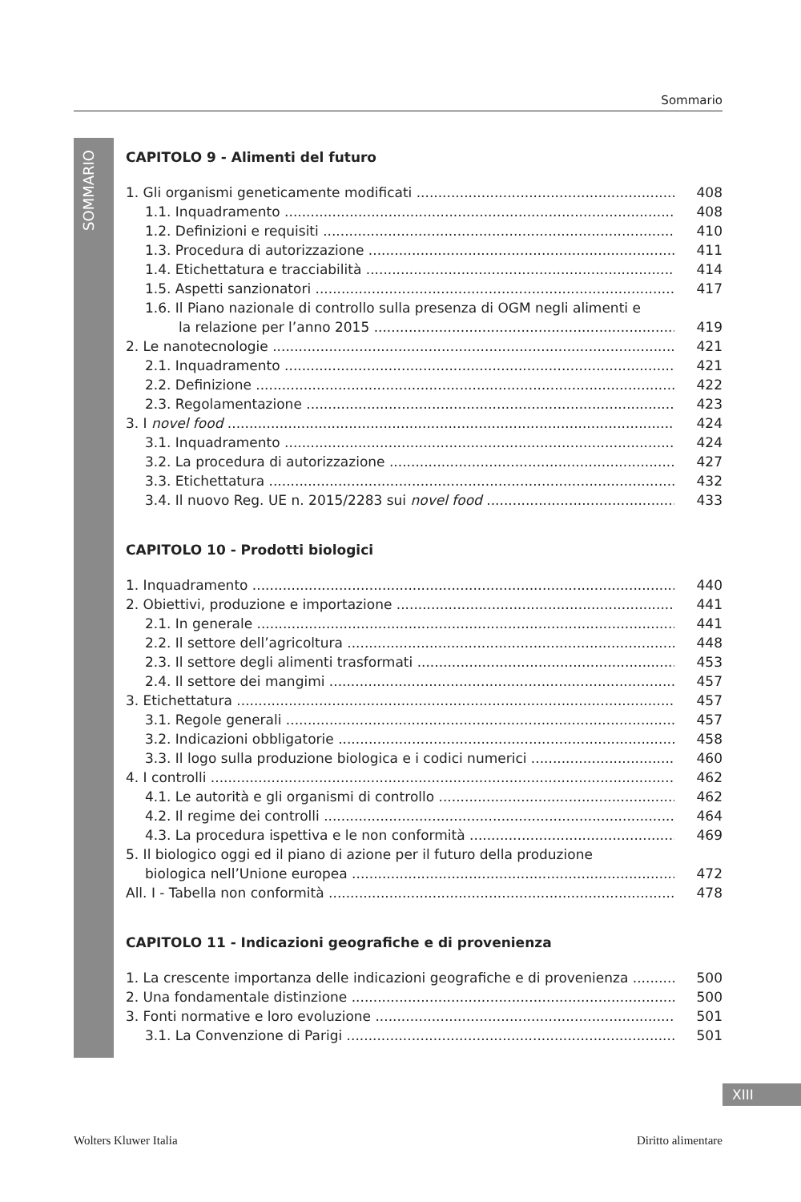Sommario
SOMMARIO
CAPITOLO 9 - Alimenti del futuro
1. Gli organismi geneticamente modificati 408
1.1. Inquadramento 408
1.2. Definizioni e requisiti 410
1.3. Procedura di autorizzazione 411
1.4. Etichettatura e tracciabilità 414
1.5. Aspetti sanzionatori 417
1.6. Il Piano nazionale di controllo sulla presenza di OGM negli alimenti e
la relazione per l’anno 2015 419
2. Le nanotecnologie 421
2.1. Inquadramento 421
2.2. Definizione 422
2.3. Regolamentazione 423
3. I novel food 424
3.1. Inquadramento 424
3.2. La procedura di autorizzazione 427
3.3. Etichettatura 432
3.4. Il nuovo Reg. UE n. 2015/2283 sui novel food 433
CAPITOLO 10 - Prodotti biologici
1. Inquadramento 440
2. Obiettivi, produzione e importazione 441
2.1. In generale 441
2.2. Il settore dell’agricoltura 448
2.3. Il settore degli alimenti trasformati 453
2.4. Il settore dei mangimi 457
3. Etichettatura 457
3.1. Regole generali 457
3.2. Indicazioni obbligatorie 458
3.3. Il logo sulla produzione biologica e i codici numerici 460
4. I controlli 462
4.1. Le autorità e gli organismi di controllo 462
4.2. Il regime dei controlli 464
4.3. La procedura ispettiva e le non conformità 469
5. Il biologico oggi ed il piano di azione per il futuro della produzione
biologica nell’Unione europea 472
All. I - Tabella non conformità 478
CAPITOLO 11 - Indicazioni geografiche e di provenienza
1. La crescente importanza delle indicazioni geografiche e di provenienza 500
2. Una fondamentale distinzione 500
3. Fonti normative e loro evoluzione 501
3.1. La Convenzione di Parigi 501
XIII
Wolters Kluwer Italia Diritto alimentare